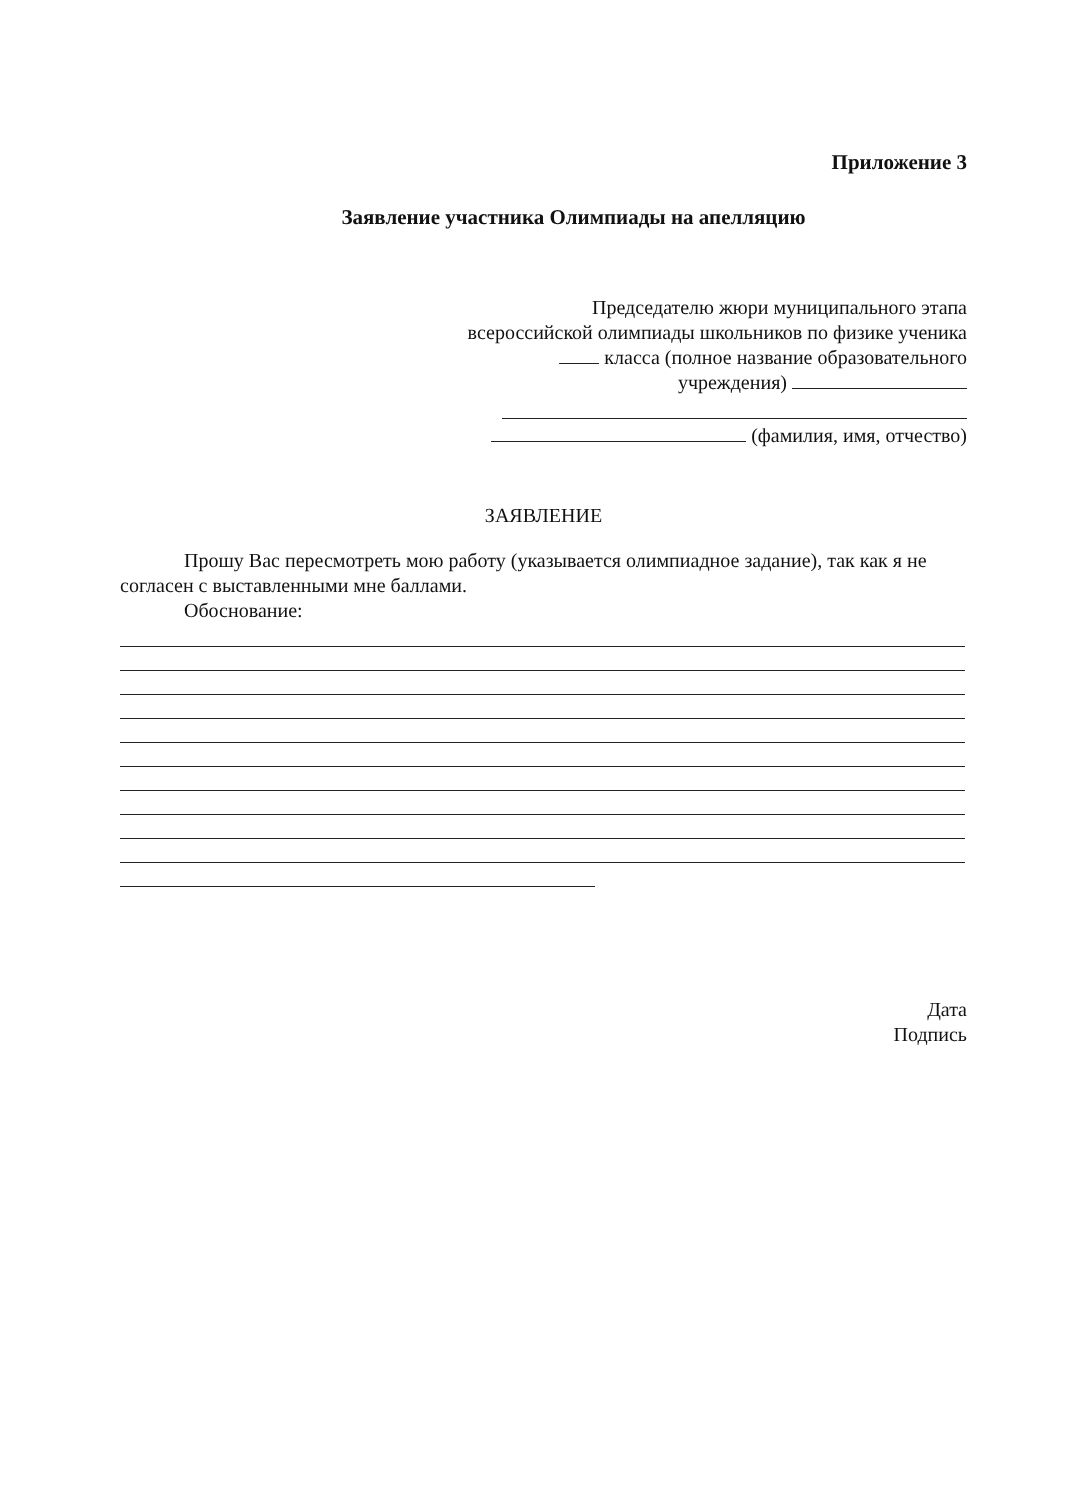Приложение 3
Заявление участника Олимпиады на апелляцию
Председателю жюри муниципального этапа
всероссийской олимпиады школьников по физике ученика
класса (полное название образовательного
учреждения)
(фамилия, имя, отчество)
ЗАЯВЛЕНИЕ
Прошу Вас пересмотреть мою работу (указывается олимпиадное задание), так как я не согласен с выставленными мне баллами.
Обоснование:
Дата
Подпись